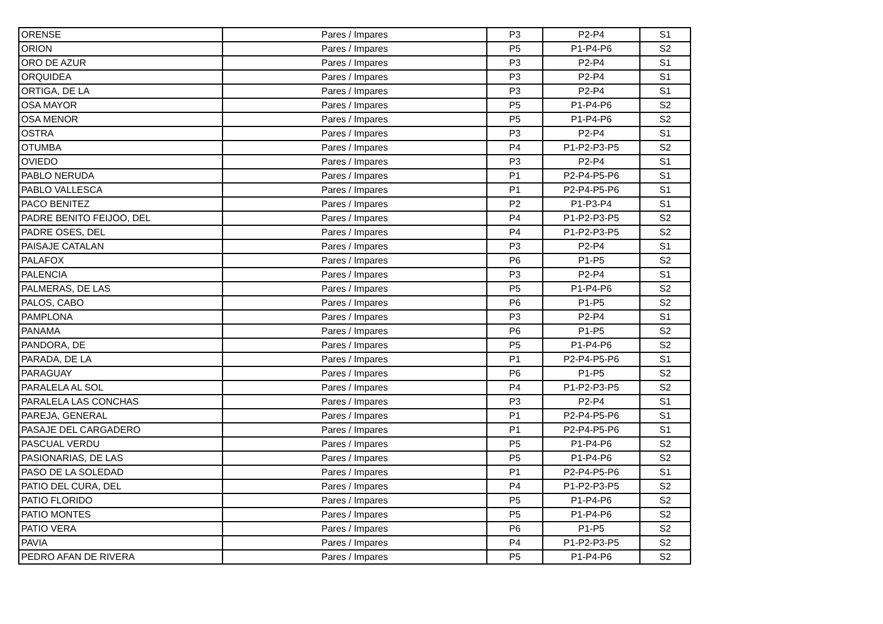| ORENSE | Pares / Impares | P3 | P2-P4 | S1 |
| ORION | Pares / Impares | P5 | P1-P4-P6 | S2 |
| ORO DE AZUR | Pares / Impares | P3 | P2-P4 | S1 |
| ORQUIDEA | Pares / Impares | P3 | P2-P4 | S1 |
| ORTIGA, DE LA | Pares / Impares | P3 | P2-P4 | S1 |
| OSA MAYOR | Pares / Impares | P5 | P1-P4-P6 | S2 |
| OSA MENOR | Pares / Impares | P5 | P1-P4-P6 | S2 |
| OSTRA | Pares / Impares | P3 | P2-P4 | S1 |
| OTUMBA | Pares / Impares | P4 | P1-P2-P3-P5 | S2 |
| OVIEDO | Pares / Impares | P3 | P2-P4 | S1 |
| PABLO NERUDA | Pares / Impares | P1 | P2-P4-P5-P6 | S1 |
| PABLO VALLESCA | Pares / Impares | P1 | P2-P4-P5-P6 | S1 |
| PACO BENITEZ | Pares / Impares | P2 | P1-P3-P4 | S1 |
| PADRE BENITO FEIJOO, DEL | Pares / Impares | P4 | P1-P2-P3-P5 | S2 |
| PADRE OSES, DEL | Pares / Impares | P4 | P1-P2-P3-P5 | S2 |
| PAISAJE CATALAN | Pares / Impares | P3 | P2-P4 | S1 |
| PALAFOX | Pares / Impares | P6 | P1-P5 | S2 |
| PALENCIA | Pares / Impares | P3 | P2-P4 | S1 |
| PALMERAS, DE LAS | Pares / Impares | P5 | P1-P4-P6 | S2 |
| PALOS, CABO | Pares / Impares | P6 | P1-P5 | S2 |
| PAMPLONA | Pares / Impares | P3 | P2-P4 | S1 |
| PANAMA | Pares / Impares | P6 | P1-P5 | S2 |
| PANDORA, DE | Pares / Impares | P5 | P1-P4-P6 | S2 |
| PARADA, DE LA | Pares / Impares | P1 | P2-P4-P5-P6 | S1 |
| PARAGUAY | Pares / Impares | P6 | P1-P5 | S2 |
| PARALELA AL SOL | Pares / Impares | P4 | P1-P2-P3-P5 | S2 |
| PARALELA LAS CONCHAS | Pares / Impares | P3 | P2-P4 | S1 |
| PAREJA, GENERAL | Pares / Impares | P1 | P2-P4-P5-P6 | S1 |
| PASAJE DEL CARGADERO | Pares / Impares | P1 | P2-P4-P5-P6 | S1 |
| PASCUAL VERDU | Pares / Impares | P5 | P1-P4-P6 | S2 |
| PASIONARIAS, DE LAS | Pares / Impares | P5 | P1-P4-P6 | S2 |
| PASO DE LA SOLEDAD | Pares / Impares | P1 | P2-P4-P5-P6 | S1 |
| PATIO DEL CURA, DEL | Pares / Impares | P4 | P1-P2-P3-P5 | S2 |
| PATIO FLORIDO | Pares / Impares | P5 | P1-P4-P6 | S2 |
| PATIO MONTES | Pares / Impares | P5 | P1-P4-P6 | S2 |
| PATIO VERA | Pares / Impares | P6 | P1-P5 | S2 |
| PAVIA | Pares / Impares | P4 | P1-P2-P3-P5 | S2 |
| PEDRO AFAN DE RIVERA | Pares / Impares | P5 | P1-P4-P6 | S2 |